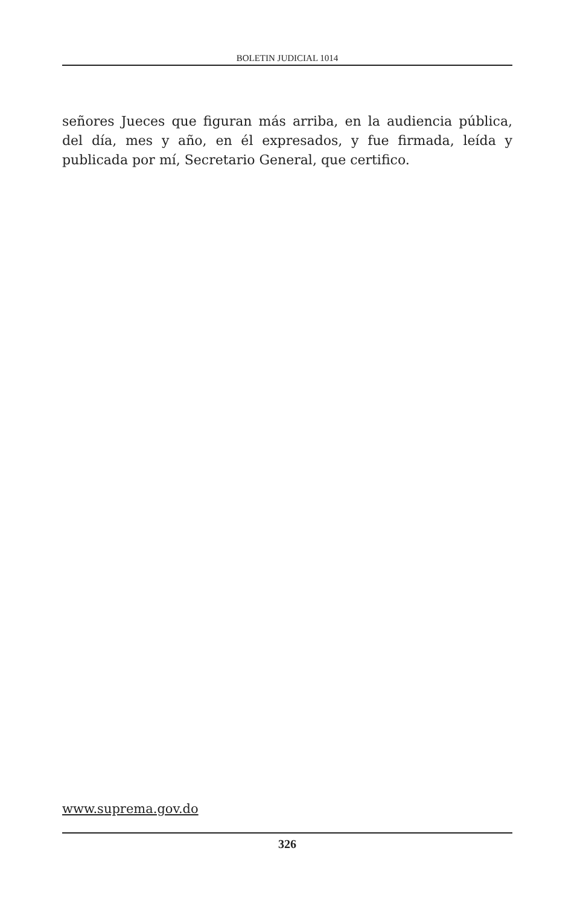BOLETIN JUDICIAL 1014
señores Jueces que figuran más arriba, en la audiencia pública, del día, mes y año, en él expresados, y fue firmada, leída y publicada por mí, Secretario General, que certifico.
www.suprema.gov.do
326